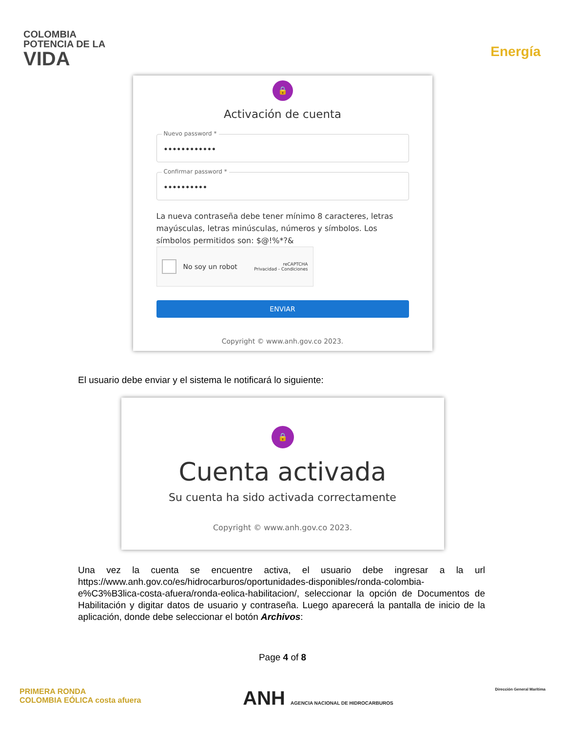COLOMBIA
POTENCIA DE LA
VIDA
Energía
🔒
Activación de cuenta
Nuevo password *
••••••••••••
Confirmar password *
••••••••••
La nueva contraseña debe tener mínimo 8 caracteres, letras mayúsculas, letras minúsculas, números y símbolos. Los símbolos permitidos son: $@!%*?&
No soy un robot reCAPTCHA
Privacidad - Condiciones
ENVIAR
Copyright © www.anh.gov.co 2023.
El usuario debe enviar y el sistema le notificará lo siguiente:
🔒
Cuenta activada
Su cuenta ha sido activada correctamente
Copyright © www.anh.gov.co 2023.
Una vez la cuenta se encuentre activa, el usuario debe ingresar a la url https://www.anh.gov.co/es/hidrocarburos/oportunidades-disponibles/ronda-colombia-e%C3%B3lica-costa-afuera/ronda-eolica-habilitacion/, seleccionar la opción de Documentos de Habilitación y digitar datos de usuario y contraseña. Luego aparecerá la pantalla de inicio de la aplicación, donde debe seleccionar el botón Archivos:
Page 4 of 8
PRIMERA RONDA
COLOMBIA EÓLICA costa afuera
ANH AGENCIA NACIONAL DE HIDROCARBUROS
Dirección General Marítima